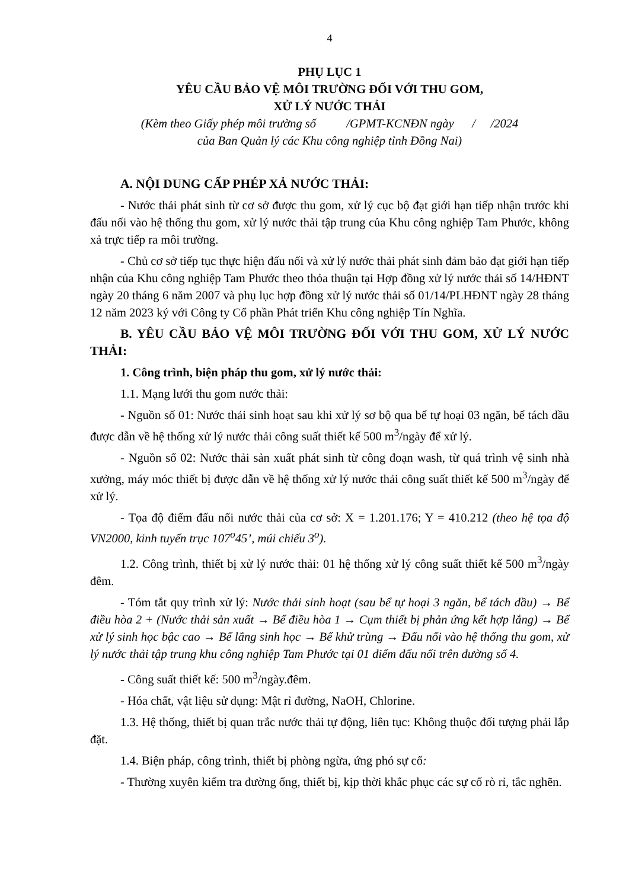4
PHỤ LỤC 1
YÊU CẦU BẢO VỆ MÔI TRƯỜNG ĐỐI VỚI THU GOM,
XỬ LÝ NƯỚC THẢI
(Kèm theo Giấy phép môi trường số /GPMT-KCNĐN ngày / /2024
của Ban Quản lý các Khu công nghiệp tỉnh Đồng Nai)
A. NỘI DUNG CẤP PHÉP XẢ NƯỚC THẢI:
- Nước thải phát sinh từ cơ sở được thu gom, xử lý cục bộ đạt giới hạn tiếp nhận trước khi đấu nối vào hệ thống thu gom, xử lý nước thải tập trung của Khu công nghiệp Tam Phước, không xả trực tiếp ra môi trường.
- Chủ cơ sở tiếp tục thực hiện đấu nối và xử lý nước thải phát sinh đảm bảo đạt giới hạn tiếp nhận của Khu công nghiệp Tam Phước theo thỏa thuận tại Hợp đồng xử lý nước thải số 14/HĐNT ngày 20 tháng 6 năm 2007 và phụ lục hợp đồng xử lý nước thải số 01/14/PLHĐNT ngày 28 tháng 12 năm 2023 ký với Công ty Cổ phần Phát triển Khu công nghiệp Tín Nghĩa.
B. YÊU CẦU BẢO VỆ MÔI TRƯỜNG ĐỐI VỚI THU GOM, XỬ LÝ NƯỚC THẢI:
1. Công trình, biện pháp thu gom, xử lý nước thải:
1.1. Mạng lưới thu gom nước thải:
- Nguồn số 01: Nước thải sinh hoạt sau khi xử lý sơ bộ qua bể tự hoại 03 ngăn, bể tách dầu được dẫn về hệ thống xử lý nước thải công suất thiết kế 500 m<sup>3</sup>/ngày để xử lý.
- Nguồn số 02: Nước thải sản xuất phát sinh từ công đoạn wash, từ quá trình vệ sinh nhà xưởng, máy móc thiết bị được dẫn về hệ thống xử lý nước thải công suất thiết kế 500 m<sup>3</sup>/ngày để xử lý.
- Tọa độ điểm đấu nối nước thải của cơ sở: X = 1.201.176; Y = 410.212 (theo hệ tọa độ VN2000, kinh tuyến trục 107<sup>o</sup>45’, múi chiếu 3<sup>o</sup>).
1.2. Công trình, thiết bị xử lý nước thải: 01 hệ thống xử lý công suất thiết kế 500 m<sup>3</sup>/ngày đêm.
- Tóm tắt quy trình xử lý: Nước thải sinh hoạt (sau bể tự hoại 3 ngăn, bể tách dầu) → Bể điều hòa 2 + (Nước thải sản xuất → Bể điều hòa 1 → Cụm thiết bị phản ứng kết hợp lắng) → Bể xử lý sinh học bậc cao → Bể lắng sinh học → Bể khử trùng → Đấu nối vào hệ thống thu gom, xử lý nước thải tập trung khu công nghiệp Tam Phước tại 01 điểm đấu nối trên đường số 4.
- Công suất thiết kế: 500 m<sup>3</sup>/ngày.đêm.
- Hóa chất, vật liệu sử dụng: Mật rỉ đường, NaOH, Chlorine.
1.3. Hệ thống, thiết bị quan trắc nước thải tự động, liên tục: Không thuộc đối tượng phải lắp đặt.
1.4. Biện pháp, công trình, thiết bị phòng ngừa, ứng phó sự cố:
- Thường xuyên kiểm tra đường ống, thiết bị, kịp thời khắc phục các sự cố rò rỉ, tắc nghẽn.